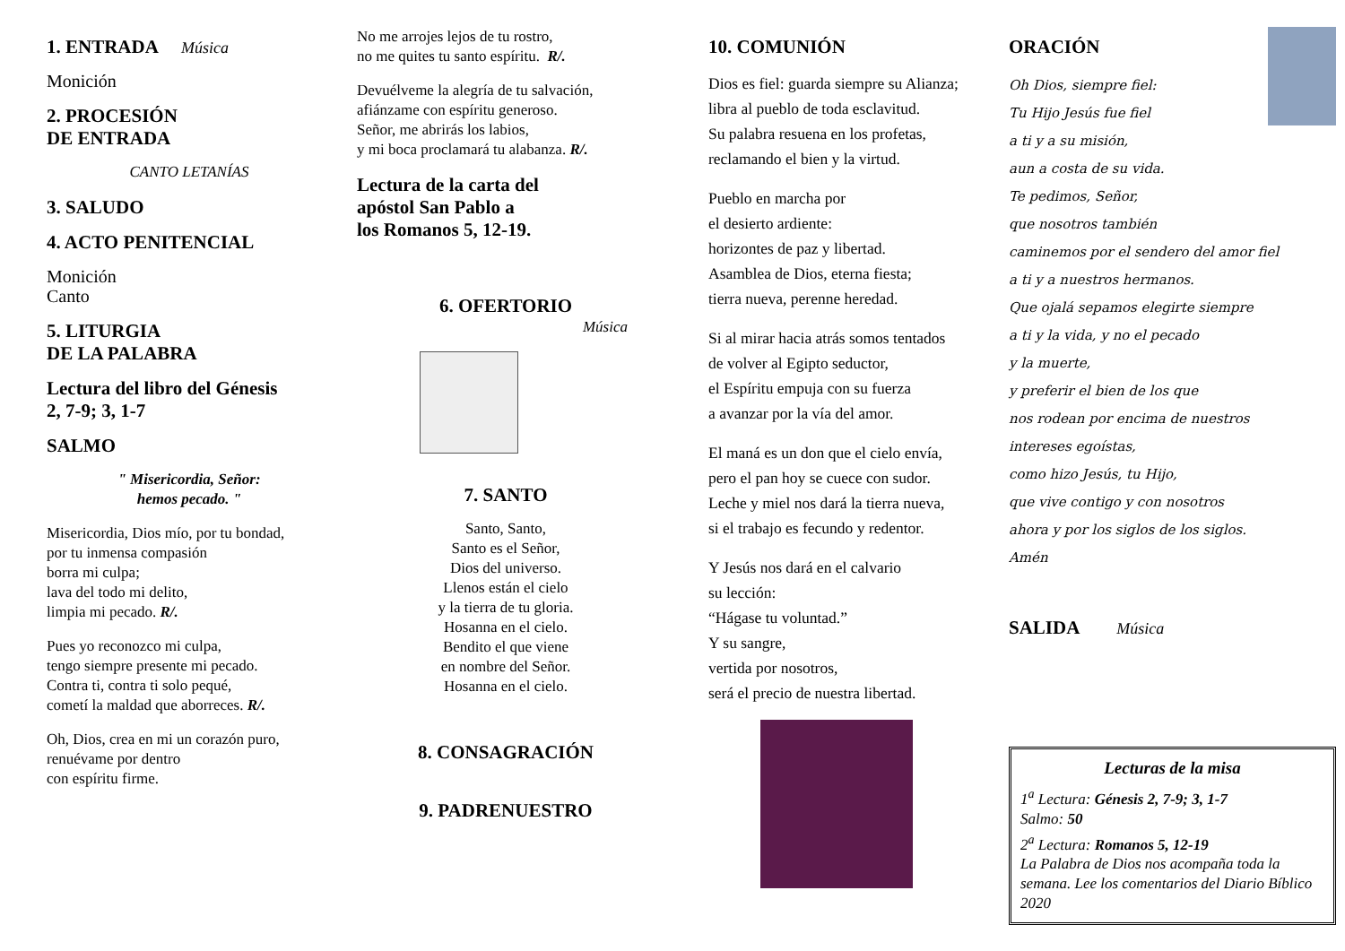1. ENTRADA Música
Monición
2. PROCESIÓN
DE ENTRADA
CANTO LETANÍAS
3. SALUDO
4. ACTO PENITENCIAL
Monición
Canto
5. LITURGIA
DE LA PALABRA
Lectura del libro del Génesis
2, 7-9; 3, 1-7
SALMO
" Misericordia, Señor:
hemos pecado. "
Misericordia, Dios mío, por tu bondad,
por tu inmensa compasión
borra mi culpa;
lava del todo mi delito,
limpia mi pecado. R/.
Pues yo reconozco mi culpa,
tengo siempre presente mi pecado.
Contra ti, contra ti solo pequé,
cometí la maldad que aborreces. R/.
Oh, Dios, crea en mi un corazón puro,
renuévame por dentro
con espíritu firme.
No me arrojes lejos de tu rostro,
no me quites tu santo espíritu. R/.
Devuélveme la alegría de tu salvación,
afiánzame con espíritu generoso.
Señor, me abrirás los labios,
y mi boca proclamará tu alabanza. R/.
Lectura de la carta del
apóstol San Pablo a
los Romanos 5, 12-19.
6. OFERTORIO
Música
7. SANTO
Santo, Santo,
Santo es el Señor,
Dios del universo.
Llenos están el cielo
y la tierra de tu gloria.
Hosanna en el cielo.
Bendito el que viene
en nombre del Señor.
Hosanna en el cielo.
8. CONSAGRACIÓN
9. PADRENUESTRO
10. COMUNIÓN
Dios es fiel: guarda siempre su Alianza;
libra al pueblo de toda esclavitud.
Su palabra resuena en los profetas,
reclamando el bien y la virtud.
Pueblo en marcha por
el desierto ardiente:
horizontes de paz y libertad.
Asamblea de Dios, eterna fiesta;
tierra nueva, perenne heredad.
Si al mirar hacia atrás somos tentados
de volver al Egipto seductor,
el Espíritu empuja con su fuerza
a avanzar por la vía del amor.
El maná es un don que el cielo envía,
pero el pan hoy se cuece con sudor.
Leche y miel nos dará la tierra nueva,
si el trabajo es fecundo y redentor.
Y Jesús nos dará en el calvario
su lección:
“Hágase tu voluntad.”
Y su sangre,
vertida por nosotros,
será el precio de nuestra libertad.
ORACIÓN
Oh Dios, siempre fiel:
Tu Hijo Jesús fue fiel
a ti y a su misión,
aun a costa de su vida.
Te pedimos, Señor,
que nosotros también
caminemos por el sendero del amor fiel
a ti y a nuestros hermanos.
Que ojalá sepamos elegirte siempre
a ti y la vida, y no el pecado
y la muerte,
y preferir el bien de los que
nos rodean por encima de nuestros
intereses egoístas,
como hizo Jesús, tu Hijo,
que vive contigo y con nosotros
ahora y por los siglos de los siglos.
Amén
SALIDA Música
Lecturas de la misa
1<sup>a</sup> Lectura: Génesis 2, 7-9; 3, 1-7
Salmo: 50
2<sup>a</sup> Lectura: Romanos 5, 12-19
La Palabra de Dios nos acompaña toda la semana. Lee los comentarios del Diario Bíblico 2020